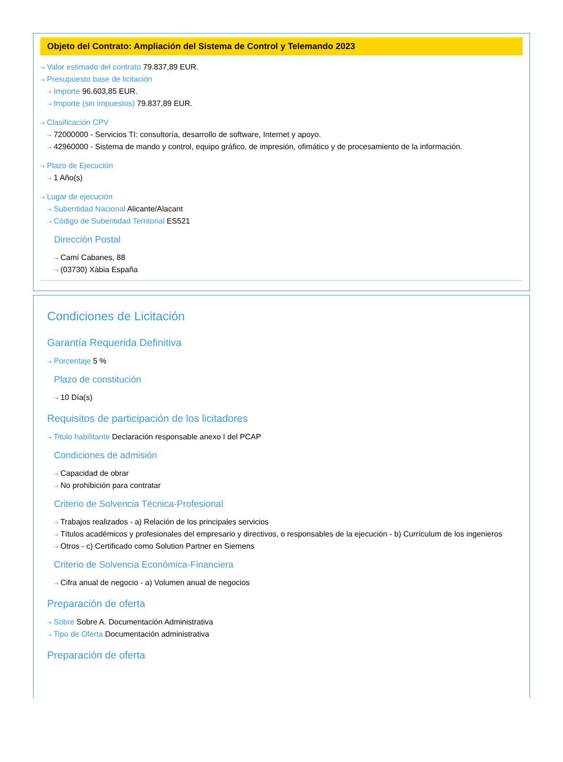Objeto del Contrato: Ampliación del Sistema de Control y Telemando 2023
⇢ Valor estimado del contrato 79.837,89 EUR.
⇢ Presupuesto base de licitación
⇢ Importe 96.603,85 EUR.
⇢ Importe (sin impuestos) 79.837,89 EUR.
⇢ Clasificación CPV
⇢ 72000000 - Servicios TI: consultoría, desarrollo de software, Internet y apoyo.
⇢ 42960000 - Sistema de mando y control, equipo gráfico, de impresión, ofimático y de procesamiento de la información.
⇢ Plazo de Ejecución
⇢ 1 Año(s)
⇢ Lugar de ejecución
⇢ Subentidad Nacional Alicante/Alacant
⇢ Código de Subentidad Territorial ES521
Dirección Postal
⇢ Camí Cabanes, 88
⇢ (03730) Xàbia España
Condiciones de Licitación
Garantía Requerida Definitiva
⇢ Porcentaje 5 %
Plazo de constitución
⇢ 10 Día(s)
Requisitos de participación de los licitadores
⇢ Titulo habilitante Declaración responsable anexo I del PCAP
Condiciones de admisión
⇢ Capacidad de obrar
⇢ No prohibición para contratar
Criterio de Solvencia Técnica-Profesional
⇢ Trabajos realizados - a) Relación de los principales servicios
⇢ Títulos académicos y profesionales del empresario y directivos, o responsables de la ejecución - b) Currículum de los ingenieros
⇢ Otros - c) Certificado como Solution Partner en Siemens
Criterio de Solvencia Económica-Financiera
⇢ Cifra anual de negocio - a) Volumen anual de negocios
Preparación de oferta
⇢ Sobre Sobre A. Documentación Administrativa
⇢ Tipo de Oferta Documentación administrativa
Preparación de oferta